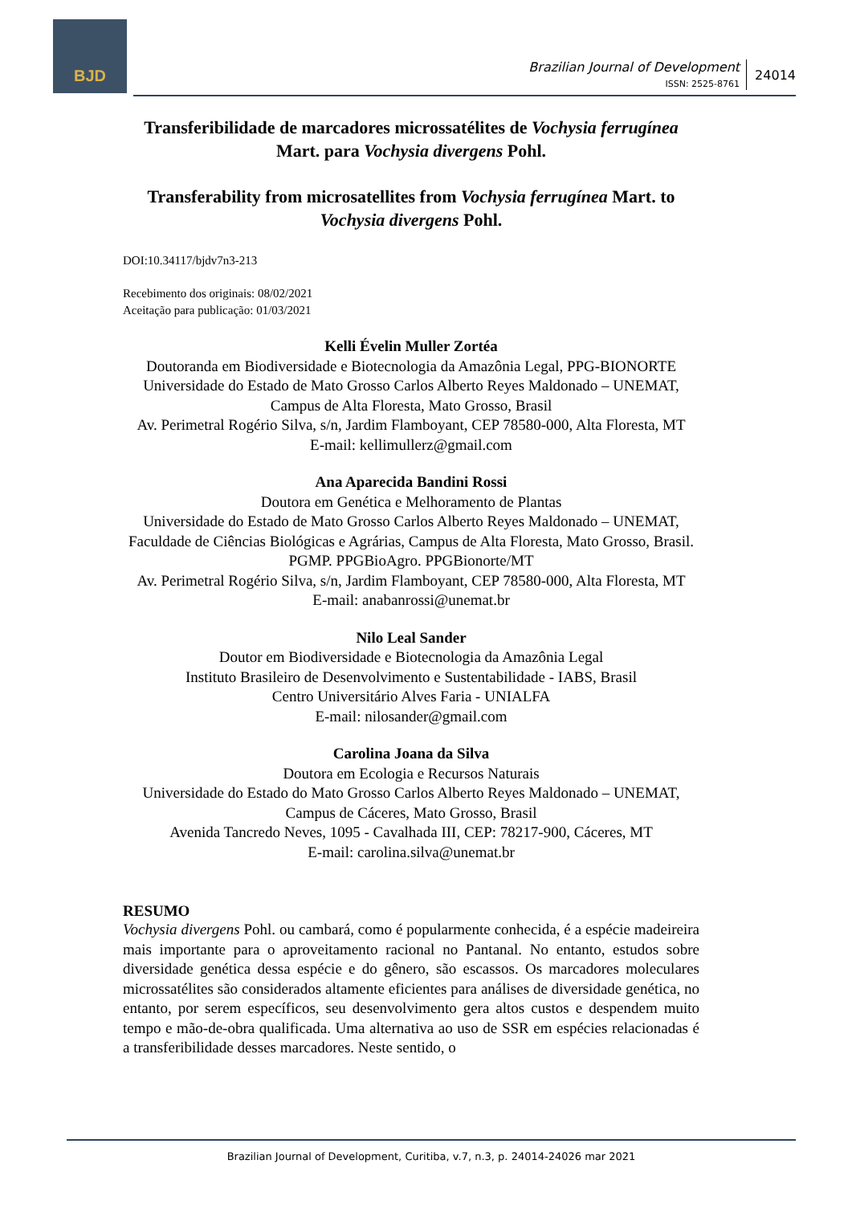BJD
Brazilian Journal of Development
ISSN: 2525-8761
24014
Transferibilidade de marcadores microssatélites de Vochysia ferrugínea Mart. para Vochysia divergens Pohl.
Transferability from microsatellites from Vochysia ferrugínea Mart. to Vochysia divergens Pohl.
DOI:10.34117/bjdv7n3-213
Recebimento dos originais: 08/02/2021
Aceitação para publicação: 01/03/2021
Kelli Évelin Muller Zortéa
Doutoranda em Biodiversidade e Biotecnologia da Amazônia Legal, PPG-BIONORTE
Universidade do Estado de Mato Grosso Carlos Alberto Reyes Maldonado – UNEMAT, Campus de Alta Floresta, Mato Grosso, Brasil
Av. Perimetral Rogério Silva, s/n, Jardim Flamboyant, CEP 78580-000, Alta Floresta, MT
E-mail: kellimullerz@gmail.com
Ana Aparecida Bandini Rossi
Doutora em Genética e Melhoramento de Plantas
Universidade do Estado de Mato Grosso Carlos Alberto Reyes Maldonado – UNEMAT, Faculdade de Ciências Biológicas e Agrárias, Campus de Alta Floresta, Mato Grosso, Brasil. PGMP. PPGBioAgro. PPGBionorte/MT
Av. Perimetral Rogério Silva, s/n, Jardim Flamboyant, CEP 78580-000, Alta Floresta, MT
E-mail: anabanrossi@unemat.br
Nilo Leal Sander
Doutor em Biodiversidade e Biotecnologia da Amazônia Legal
Instituto Brasileiro de Desenvolvimento e Sustentabilidade - IABS, Brasil
Centro Universitário Alves Faria - UNIALFA
E-mail: nilosander@gmail.com
Carolina Joana da Silva
Doutora em Ecologia e Recursos Naturais
Universidade do Estado do Mato Grosso Carlos Alberto Reyes Maldonado – UNEMAT, Campus de Cáceres, Mato Grosso, Brasil
Avenida Tancredo Neves, 1095 - Cavalhada III, CEP: 78217-900, Cáceres, MT
E-mail: carolina.silva@unemat.br
RESUMO
Vochysia divergens Pohl. ou cambará, como é popularmente conhecida, é a espécie madeireira mais importante para o aproveitamento racional no Pantanal. No entanto, estudos sobre diversidade genética dessa espécie e do gênero, são escassos. Os marcadores moleculares microssatélites são considerados altamente eficientes para análises de diversidade genética, no entanto, por serem específicos, seu desenvolvimento gera altos custos e despendem muito tempo e mão-de-obra qualificada. Uma alternativa ao uso de SSR em espécies relacionadas é a transferibilidade desses marcadores. Neste sentido, o
Brazilian Journal of Development, Curitiba, v.7, n.3, p. 24014-24026 mar 2021